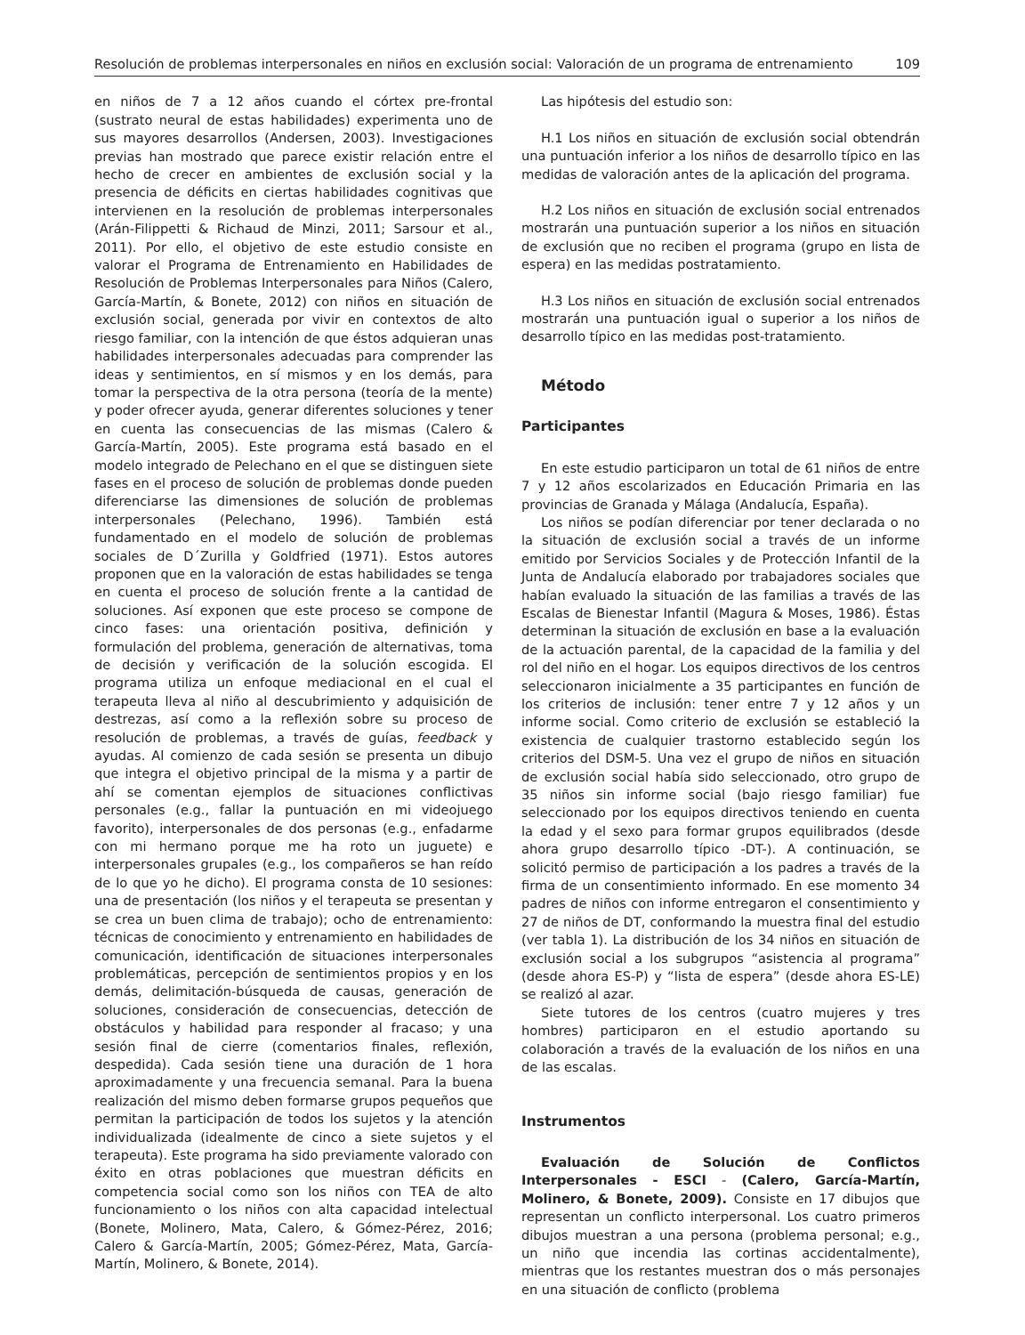Resolución de problemas interpersonales en niños en exclusión social: Valoración de un programa de entrenamiento 109
en niños de 7 a 12 años cuando el córtex pre-frontal (sustrato neural de estas habilidades) experimenta uno de sus mayores desarrollos (Andersen, 2003). Investigaciones previas han mostrado que parece existir relación entre el hecho de crecer en ambientes de exclusión social y la presencia de déficits en ciertas habilidades cognitivas que intervienen en la resolución de problemas interpersonales (Arán-Filippetti & Richaud de Minzi, 2011; Sarsour et al., 2011). Por ello, el objetivo de este estudio consiste en valorar el Programa de Entrenamiento en Habilidades de Resolución de Problemas Interpersonales para Niños (Calero, García-Martín, & Bonete, 2012) con niños en situación de exclusión social, generada por vivir en contextos de alto riesgo familiar, con la intención de que éstos adquieran unas habilidades interpersonales adecuadas para comprender las ideas y sentimientos, en sí mismos y en los demás, para tomar la perspectiva de la otra persona (teoría de la mente) y poder ofrecer ayuda, generar diferentes soluciones y tener en cuenta las consecuencias de las mismas (Calero & García-Martín, 2005). Este programa está basado en el modelo integrado de Pelechano en el que se distinguen siete fases en el proceso de solución de problemas donde pueden diferenciarse las dimensiones de solución de problemas interpersonales (Pelechano, 1996). También está fundamentado en el modelo de solución de problemas sociales de D´Zurilla y Goldfried (1971). Estos autores proponen que en la valoración de estas habilidades se tenga en cuenta el proceso de solución frente a la cantidad de soluciones. Así exponen que este proceso se compone de cinco fases: una orientación positiva, definición y formulación del problema, generación de alternativas, toma de decisión y verificación de la solución escogida. El programa utiliza un enfoque mediacional en el cual el terapeuta lleva al niño al descubrimiento y adquisición de destrezas, así como a la reflexión sobre su proceso de resolución de problemas, a través de guías, feedback y ayudas. Al comienzo de cada sesión se presenta un dibujo que integra el objetivo principal de la misma y a partir de ahí se comentan ejemplos de situaciones conflictivas personales (e.g., fallar la puntuación en mi videojuego favorito), interpersonales de dos personas (e.g., enfadarme con mi hermano porque me ha roto un juguete) e interpersonales grupales (e.g., los compañeros se han reído de lo que yo he dicho). El programa consta de 10 sesiones: una de presentación (los niños y el terapeuta se presentan y se crea un buen clima de trabajo); ocho de entrenamiento: técnicas de conocimiento y entrenamiento en habilidades de comunicación, identificación de situaciones interpersonales problemáticas, percepción de sentimientos propios y en los demás, delimitación-búsqueda de causas, generación de soluciones, consideración de consecuencias, detección de obstáculos y habilidad para responder al fracaso; y una sesión final de cierre (comentarios finales, reflexión, despedida). Cada sesión tiene una duración de 1 hora aproximadamente y una frecuencia semanal. Para la buena realización del mismo deben formarse grupos pequeños que permitan la participación de todos los sujetos y la atención individualizada (idealmente de cinco a siete sujetos y el terapeuta). Este programa ha sido previamente valorado con éxito en otras poblaciones que muestran déficits en competencia social como son los niños con TEA de alto funcionamiento o los niños con alta capacidad intelectual (Bonete, Molinero, Mata, Calero, & Gómez-Pérez, 2016; Calero & García-Martín, 2005; Gómez-Pérez, Mata, García-Martín, Molinero, & Bonete, 2014).
Las hipótesis del estudio son:
H.1 Los niños en situación de exclusión social obtendrán una puntuación inferior a los niños de desarrollo típico en las medidas de valoración antes de la aplicación del programa.
H.2 Los niños en situación de exclusión social entrenados mostrarán una puntuación superior a los niños en situación de exclusión que no reciben el programa (grupo en lista de espera) en las medidas postratamiento.
H.3 Los niños en situación de exclusión social entrenados mostrarán una puntuación igual o superior a los niños de desarrollo típico en las medidas post-tratamiento.
Método
Participantes
En este estudio participaron un total de 61 niños de entre 7 y 12 años escolarizados en Educación Primaria en las provincias de Granada y Málaga (Andalucía, España).
Los niños se podían diferenciar por tener declarada o no la situación de exclusión social a través de un informe emitido por Servicios Sociales y de Protección Infantil de la Junta de Andalucía elaborado por trabajadores sociales que habían evaluado la situación de las familias a través de las Escalas de Bienestar Infantil (Magura & Moses, 1986). Éstas determinan la situación de exclusión en base a la evaluación de la actuación parental, de la capacidad de la familia y del rol del niño en el hogar. Los equipos directivos de los centros seleccionaron inicialmente a 35 participantes en función de los criterios de inclusión: tener entre 7 y 12 años y un informe social. Como criterio de exclusión se estableció la existencia de cualquier trastorno establecido según los criterios del DSM-5. Una vez el grupo de niños en situación de exclusión social había sido seleccionado, otro grupo de 35 niños sin informe social (bajo riesgo familiar) fue seleccionado por los equipos directivos teniendo en cuenta la edad y el sexo para formar grupos equilibrados (desde ahora grupo desarrollo típico -DT-). A continuación, se solicitó permiso de participación a los padres a través de la firma de un consentimiento informado. En ese momento 34 padres de niños con informe entregaron el consentimiento y 27 de niños de DT, conformando la muestra final del estudio (ver tabla 1). La distribución de los 34 niños en situación de exclusión social a los subgrupos “asistencia al programa” (desde ahora ES-P) y “lista de espera” (desde ahora ES-LE) se realizó al azar.
Siete tutores de los centros (cuatro mujeres y tres hombres) participaron en el estudio aportando su colaboración a través de la evaluación de los niños en una de las escalas.
Instrumentos
Evaluación de Solución de Conflictos Interpersonales - ESCI - (Calero, García-Martín, Molinero, & Bonete, 2009). Consiste en 17 dibujos que representan un conflicto interpersonal. Los cuatro primeros dibujos muestran a una persona (problema personal; e.g., un niño que incendia las cortinas accidentalmente), mientras que los restantes muestran dos o más personajes en una situación de conflicto (problema